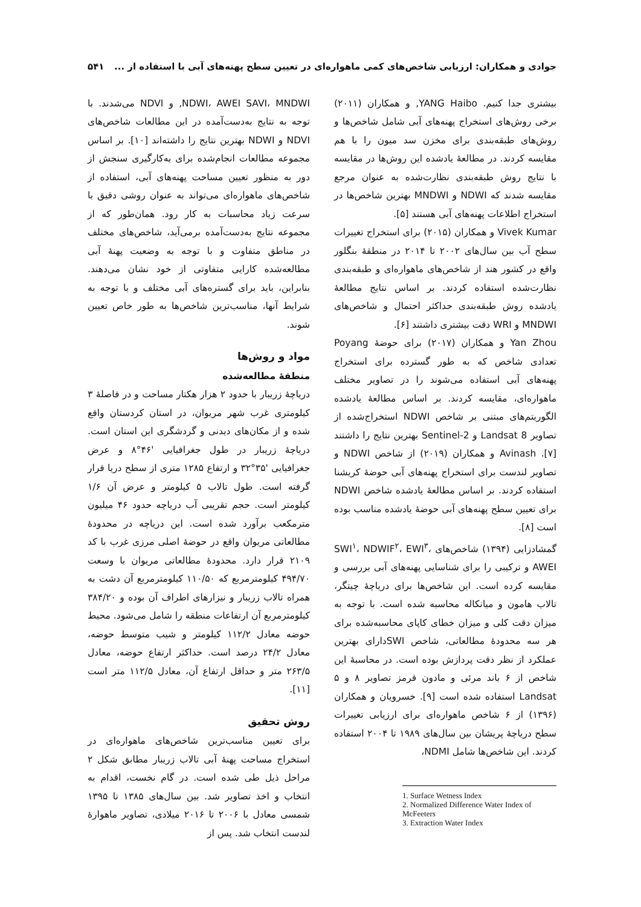جوادی و همکاران: ارزیابی شاخص‌های کمی ماهواره‌ای در تعیین سطح پهنه‌های آبی با استفاده از ... ۵۴۱
بیشتری جدا کنیم. YANG Haibo, و همکاران (۲۰۱۱) برخی روش‌های استخراج پهنه‌های آبی شامل شاخص‌ها و روش‌های طبقه‌بندی برای مخزن سد میون را با هم مقایسه کردند. در مطالعهٔ یادشده این روش‌ها در مقایسه با نتایج روش طبقه‌بندی نظارت‌شده به عنوان مرجع مقایسه شدند که NDWI و MNDWI بهترین شاخص‌ها در استخراج اطلاعات پهنه‌های آبی هستند [۵].
Vivek Kumar و همکاران (۲۰۱۵) برای استخراج تغییرات سطح آب بین سال‌های ۲۰۰۲ تا ۲۰۱۴ در منطقهٔ بنگلور واقع در کشور هند از شاخص‌های ماهواره‌ای و طبقه‌بندی نظارت‌شده استفاده کردند. بر اساس نتایج مطالعهٔ یادشده روش طبقه‌بندی حداکثر احتمال و شاخص‌های MNDWI و WRI دقت بیشتری داشتند [۶].
Yan Zhou و همکاران (۲۰۱۷) برای حوضهٔ Poyang تعدادی شاخص که به طور گسترده برای استخراج پهنه‌های آبی استفاده می‌شوند را در تصاویر مختلف ماهواره‌ای، مقایسه کردند. بر اساس مطالعهٔ یادشده الگوریتم‌های مبتنی بر شاخص NDWI استخراج‌شده از تصاویر Landsat 8 و Sentinel-2 بهترین نتایج را داشتند [۷]. Avinash و همکاران (۲۰۱۹) از شاخص NDWI و تصاویر لندست برای استخراج پهنه‌های آبی حوضهٔ کریشنا استفاده کردند. بر اساس مطالعهٔ یادشده شاخص NDWI برای تعیین سطح پهنه‌های آبی حوضهٔ یادشده مناسب بوده است [۸].
گمشادزایی (۱۳۹۴) شاخص‌های SWI<sup>۱</sup>، NDWIF<sup>۲</sup>، EWI<sup>۳</sup>، AWEI و ترکیبی را برای شناسایی پهنه‌های آبی بررسی و مقایسه کرده است. این شاخص‌ها برای دریاچهٔ چیتگر، تالاب هامون و میانکاله محاسبه شده است. با توجه به میزان دقت کلی و میزان خطای کاپای محاسبه‌شده برای هر سه محدودهٔ مطالعاتی، شاخص SWIدارای بهترین عملکرد از نظر دقت پردازش بوده است. در محاسبهٔ این شاخص از ۶ باند مرئی و مادون قرمز تصاویر ۸ و ۵ Landsat استفاده شده است [۹]. خسرویان و همکاران (۱۳۹۶) از ۶ شاخص ماهواره‌ای برای ارزیابی تغییرات سطح دریاچهٔ پریشان بین سال‌های ۱۹۸۹ تا ۲۰۰۴ استفاده کردند. این شاخص‌ها شامل NDMI،
1. Surface Wetness Index
2. Normalized Difference Water Index of McFeeters
3. Extraction Water Index
NDWI، AWEI SAVI، MNDWI, و NDVI می‌شدند. با توجه به نتایج به‌دست‌آمده در این مطالعات شاخص‌های NDVI و NDWI بهترین نتایج را داشته‌اند [۱۰]. بر اساس مجموعه مطالعات انجام‌شده برای به‌کارگیری سنجش از دور به منظور تعیین مساحت پهنه‌های آبی، استفاده از شاخص‌های ماهواره‌ای می‌تواند به عنوان روشی دقیق با سرعت زیاد محاسبات به کار رود. همان‌طور که از مجموعه نتایج به‌دست‌آمده برمی‌آید، شاخص‌های مختلف در مناطق متفاوت و با توجه به وضعیت پهنهٔ آبی مطالعه‌شده کارایی متفاوتی از خود نشان می‌دهند. بنابراین، باید برای گستره‌های آبی مختلف و با توجه به شرایط آنها، مناسب‌ترین شاخص‌ها به طور خاص تعیین شوند.
مواد و روش‌ها
منطقهٔ مطالعه‌شده
دریاچهٔ زریبار با حدود ۲ هزار هکتار مساحت و در فاصلهٔ ۳ کیلومتری غرب شهر مریوان، در استان کردستان واقع شده و از مکان‌های دیدنی و گردشگری این استان است. دریاچهٔ زریبار در طول جغرافیایی '۴۶°۸ و عرض جغرافیایی '۳۵°۳۲ و ارتفاع ۱۲۸۵ متری از سطح دریا قرار گرفته است. طول تالاب ۵ کیلومتر و عرض آن ۱/۶ کیلومتر است. حجم تقریبی آب دریاچه حدود ۴۶ میلیون مترمکعب برآورد شده است. این دریاچه در محدودهٔ مطالعاتی مریوان واقع در حوضهٔ اصلی مرزی غرب با کد ۲۱۰۹ قرار دارد. محدودهٔ مطالعاتی مریوان با وسعت ۴۹۴/۷۰ کیلومترمربع که ۱۱۰/۵۰ کیلومترمربع آن دشت به همراه تالاب زریبار و نیزارهای اطراف آن بوده و ۳۸۴/۲۰ کیلومترمربع آن ارتفاعات منطقه را شامل می‌شود. محیط حوضه معادل ۱۱۲/۲ کیلومتر و شیب متوسط حوضه، معادل ۲۴/۲ درصد است. حداکثر ارتفاع حوضه، معادل ۲۶۳/۵ متر و حداقل ارتفاع آن، معادل ۱۱۲/۵ متر است [۱۱].
روش تحقیق
برای تعیین مناسب‌ترین شاخص‌های ماهواره‌ای در استخراج مساحت پهنهٔ آبی تالاب زریبار مطابق شکل ۲ مراحل ذیل طی شده است. در گام نخست، اقدام به انتخاب و اخذ تصاویر شد. بین سال‌های ۱۳۸۵ تا ۱۳۹۵ شمسی معادل با ۲۰۰۶ تا ۲۰۱۶ میلادی، تصاویر ماهوارهٔ لندست انتخاب شد. پس از